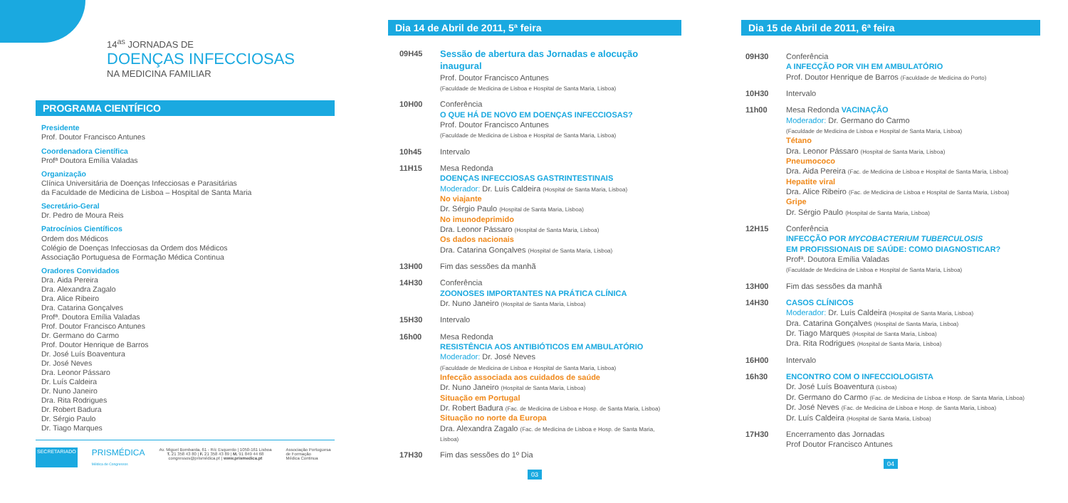14<sup>as</sup> JORNADAS DE
DOENÇAS INFECCIOSAS
NA MEDICINA FAMILIAR
PROGRAMA CIENTÍFICO
Presidente
Prof. Doutor Francisco Antunes
Coordenadora Científica
Profª Doutora Emília Valadas
Organização
Clínica Universitária de Doenças Infecciosas e Parasitárias
da Faculdade de Medicina de Lisboa – Hospital de Santa Maria
Secretário-Geral
Dr. Pedro de Moura Reis
Patrocínios Científicos
Ordem dos Médicos
Colégio de Doenças Infecciosas da Ordem dos Médicos
Associação Portuguesa de Formação Médica Continua
Oradores Convidados
Dra. Aida Pereira
Dra. Alexandra Zagalo
Dra. Alice Ribeiro
Dra. Catarina Gonçalves
Profª. Doutora Emília Valadas
Prof. Doutor Francisco Antunes
Dr. Germano do Carmo
Prof. Doutor Henrique de Barros
Dr. José Luís Boaventura
Dr. José Neves
Dra. Leonor Pássaro
Dr. Luís Caldeira
Dr. Nuno Janeiro
Dra. Rita Rodrigues
Dr. Robert Badura
Dr. Sérgio Paulo
Dr. Tiago Marques
SECRETARIADO PRISMÉDICA
Médica de Congressos Av. Miguel Bombarda, 61 - R/c Esquerdo | 1050-161 Lisboa
T. 21 358 43 80 | F. 21 358 43 89 | M. 91 849 44 68
congressos@prismédica.pt | www.prismedica.pt Associação Portuguesa
de Formação
Médica Continua
Dia 14 de Abril de 2011, 5ª feira
09H45
Sessão de abertura das Jornadas e alocução inaugural
Prof. Doutor Francisco Antunes
(Faculdade de Medicina de Lisboa e Hospital de Santa Maria, Lisboa)
10H00 Conferência
O QUE HÁ DE NOVO EM DOENÇAS INFECCIOSAS?
Prof. Doutor Francisco Antunes
(Faculdade de Medicina de Lisboa e Hospital de Santa Maria, Lisboa)
10h45 Intervalo
11H15 Mesa Redonda
DOENÇAS INFECCIOSAS GASTRINTESTINAIS
Moderador: Dr. Luís Caldeira (Hospital de Santa Maria, Lisboa)
No viajante
Dr. Sérgio Paulo (Hospital de Santa Maria, Lisboa)
No imunodeprimido
Dra. Leonor Pássaro (Hospital de Santa Maria, Lisboa)
Os dados nacionais
Dra. Catarina Gonçalves (Hospital de Santa Maria, Lisboa)
13H00 Fim das sessões da manhã
14H30 Conferência
ZOONOSES IMPORTANTES NA PRÁTICA CLÍNICA
Dr. Nuno Janeiro (Hospital de Santa Maria, Lisboa)
15H30 Intervalo
16h00 Mesa Redonda
RESISTÊNCIA AOS ANTIBIÓTICOS EM AMBULATÓRIO
Moderador: Dr. José Neves
(Faculdade de Medicina de Lisboa e Hospital de Santa Maria, Lisboa)
Infecção associada aos cuidados de saúde
Dr. Nuno Janeiro (Hospital de Santa Maria, Lisboa)
Situação em Portugal
Dr. Robert Badura (Fac. de Medicina de Lisboa e Hosp. de Santa Maria, Lisboa)
Situação no norte da Europa
Dra. Alexandra Zagalo (Fac. de Medicina de Lisboa e Hosp. de Santa Maria, Lisboa)
17H30 Fim das sessões do 1º Dia
03
Dia 15 de Abril de 2011, 6ª feira
09H30 Conferência
A INFECÇÃO POR VIH EM AMBULATÓRIO
Prof. Doutor Henrique de Barros (Faculdade de Medicina do Porto)
10H30 Intervalo
11h00 Mesa Redonda VACINAÇÃO
Moderador: Dr. Germano do Carmo
(Faculdade de Medicina de Lisboa e Hospital de Santa Maria, Lisboa)
Tétano
Dra. Leonor Pássaro (Hospital de Santa Maria, Lisboa)
Pneumococo
Dra. Aida Pereira (Fac. de Medicina de Lisboa e Hospital de Santa Maria, Lisboa)
Hepatite viral
Dra. Alice Ribeiro (Fac. de Medicina de Lisboa e Hospital de Santa Maria, Lisboa)
Gripe
Dr. Sérgio Paulo (Hospital de Santa Maria, Lisboa)
12H15 Conferência
INFECÇÃO POR MYCOBACTERIUM TUBERCULOSIS
EM PROFISSIONAIS DE SAÚDE: COMO DIAGNOSTICAR?
Profª. Doutora Emília Valadas
(Faculdade de Medicina de Lisboa e Hospital de Santa Maria, Lisboa)
13H00 Fim das sessões da manhã
14H30 CASOS CLÍNICOS
Moderador: Dr. Luís Caldeira (Hospital de Santa Maria, Lisboa)
Dra. Catarina Gonçalves (Hospital de Santa Maria, Lisboa)
Dr. Tiago Marques (Hospital de Santa Maria, Lisboa)
Dra. Rita Rodrigues (Hospital de Santa Maria, Lisboa)
16H00 Intervalo
16h30 ENCONTRO COM O INFECCIOLOGISTA
Dr. José Luís Boaventura (Lisboa)
Dr. Germano do Carmo (Fac. de Medicina de Lisboa e Hosp. de Santa Maria, Lisboa)
Dr. José Neves (Fac. de Medicina de Lisboa e Hosp. de Santa Maria, Lisboa)
Dr. Luís Caldeira (Hospital de Santa Maria, Lisboa)
17H30 Encerramento das Jornadas
Prof Doutor Francisco Antunes
04